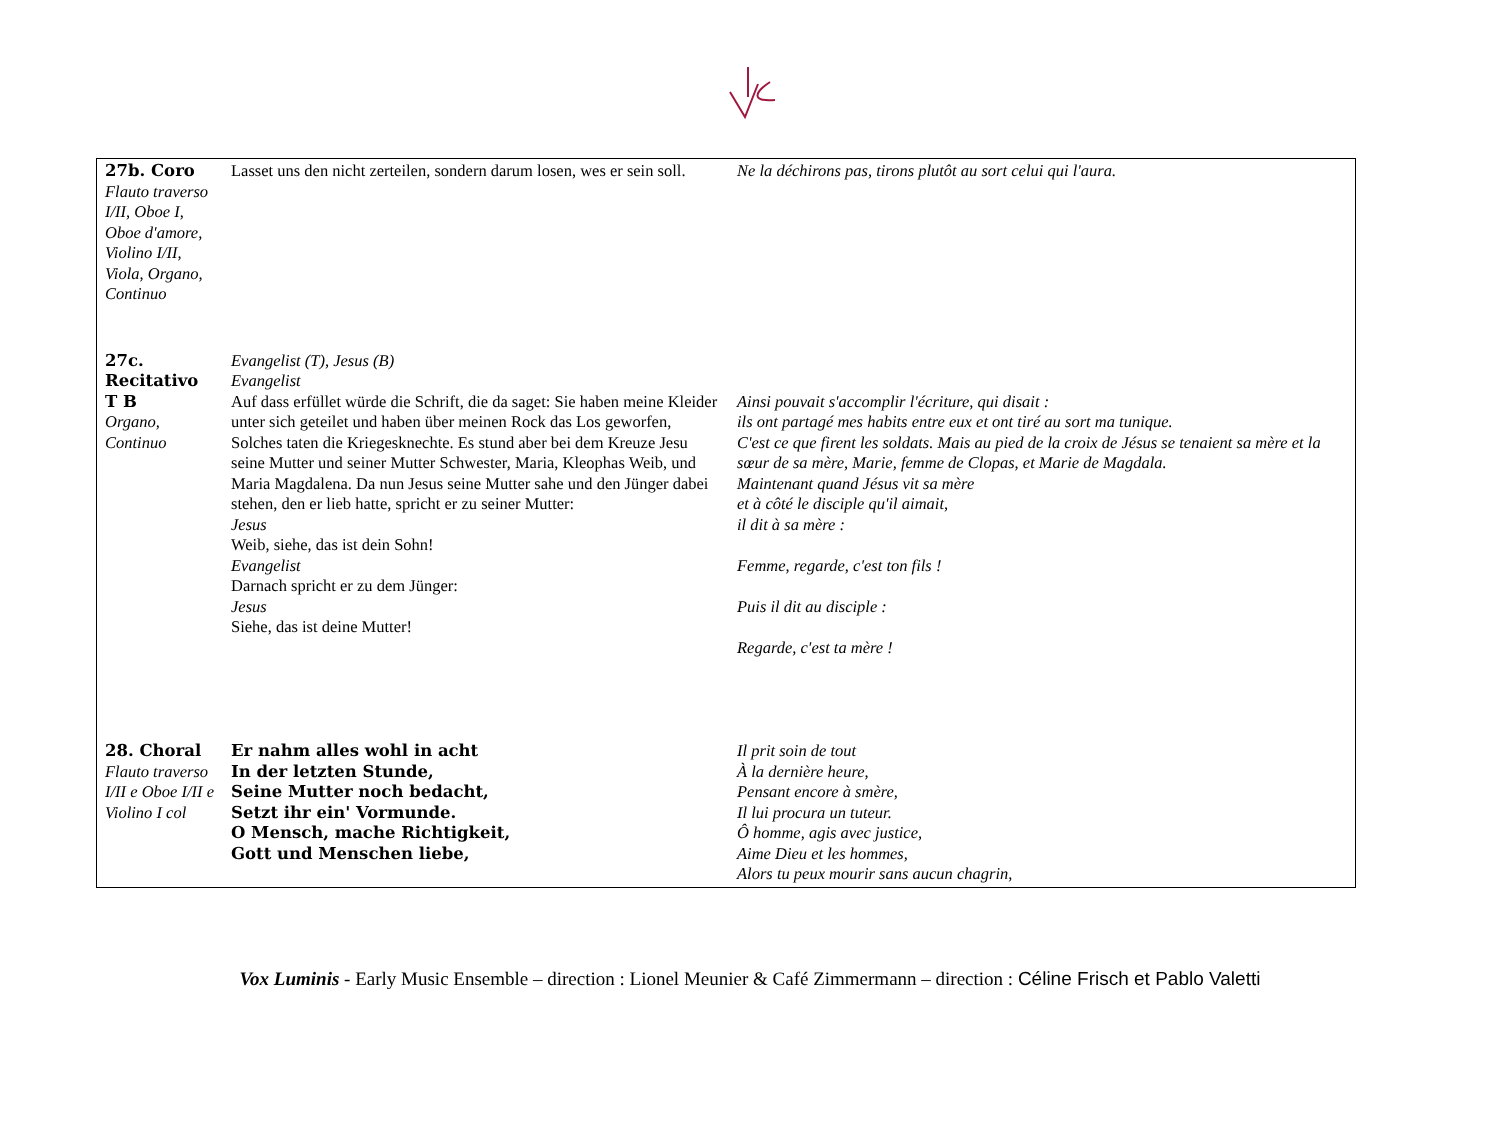| 27b. Coro Flauto traverso I/II, Oboe I, Oboe d'amore, Violino I/II, Viola, Organo, Continuo | Lasset uns den nicht zerteilen, sondern darum losen, wes er sein soll. | Ne la déchirons pas, tirons plutôt au sort celui qui l'aura. |
| 27c. Recitativo T B Organo, Continuo | Evangelist (T), Jesus (B) Evangelist Auf dass erfüllet würde die Schrift, die da saget: Sie haben meine Kleider unter sich geteilet und haben über meinen Rock das Los geworfen, Solches taten die Kriegesknechte. Es stund aber bei dem Kreuze Jesu seine Mutter und seiner Mutter Schwester, Maria, Kleophas Weib, und Maria Magdalena. Da nun Jesus seine Mutter sahe und den Jünger dabei stehen, den er lieb hatte, spricht er zu seiner Mutter: Jesus Weib, siehe, das ist dein Sohn! Evangelist Darnach spricht er zu dem Jünger: Jesus Siehe, das ist deine Mutter! | Ainsi pouvait s'accomplir l'écriture, qui disait : ils ont partagé mes habits entre eux et ont tiré au sort ma tunique. C'est ce que firent les soldats. Mais au pied de la croix de Jésus se tenaient sa mère et la sœur de sa mère, Marie, femme de Clopas, et Marie de Magdala. Maintenant quand Jésus vit sa mère et à côté le disciple qu'il aimait, il dit à sa mère : Femme, regarde, c'est ton fils ! Puis il dit au disciple : Regarde, c'est ta mère ! |
| 28. Choral Flauto traverso I/II e Oboe I/II e Violino I col | Er nahm alles wohl in acht In der letzten Stunde, Seine Mutter noch bedacht, Setzt ihr ein' Vormunde. O Mensch, mache Richtigkeit, Gott und Menschen liebe, | Il prit soin de tout À la dernière heure, Pensant encore à smère, Il lui procura un tuteur. Ô homme, agis avec justice, Aime Dieu et les hommes, Alors tu peux mourir sans aucun chagrin, |
Vox Luminis - Early Music Ensemble – direction : Lionel Meunier & Café Zimmermann – direction : Céline Frisch et Pablo Valetti